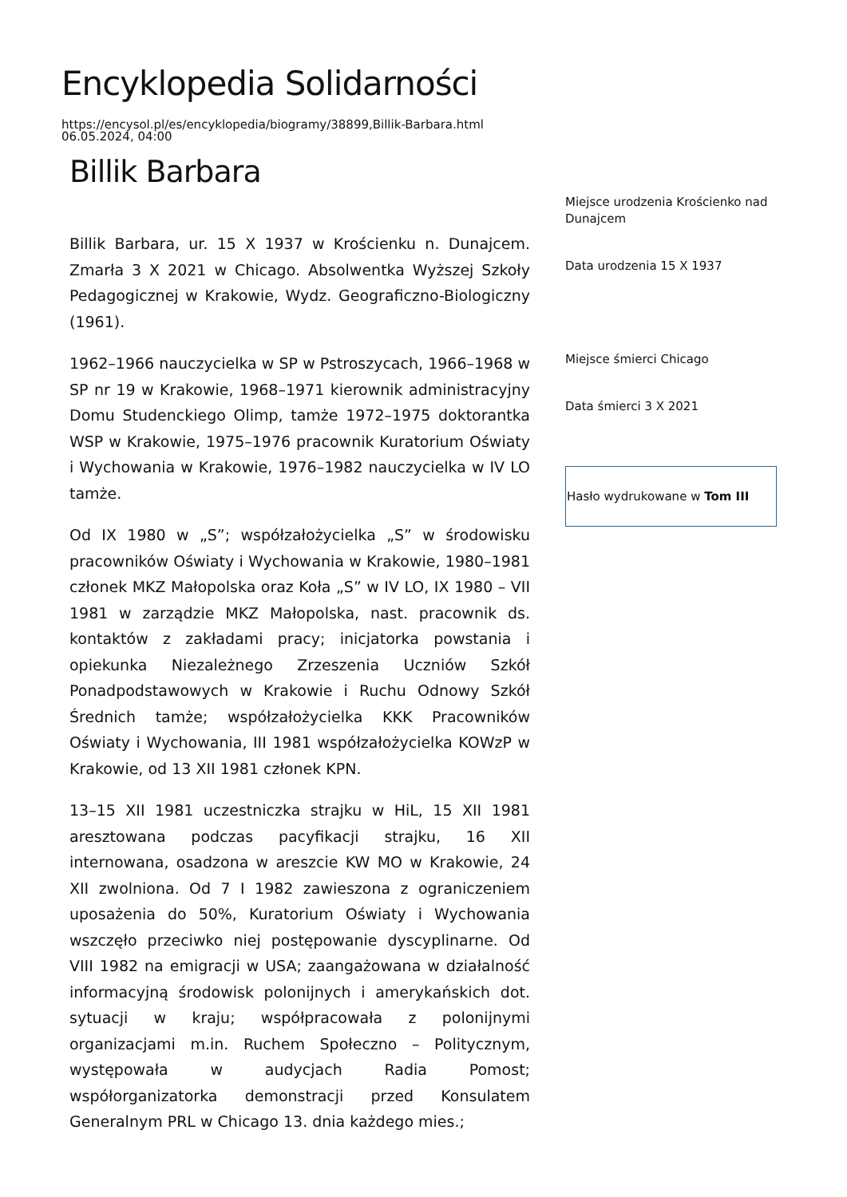Encyklopedia Solidarności
https://encysol.pl/es/encyklopedia/biogramy/38899,Billik-Barbara.html
06.05.2024, 04:00
Billik Barbara
Billik Barbara, ur. 15 X 1937 w Krościenku n. Dunajcem. Zmarła 3 X 2021 w Chicago. Absolwentka Wyższej Szkoły Pedagogicznej w Krakowie, Wydz. Geograficzno-Biologiczny (1961).
1962–1966 nauczycielka w SP w Pstroszycach, 1966–1968 w SP nr 19 w Krakowie, 1968–1971 kierownik administracyjny Domu Studenckiego Olimp, tamże 1972–1975 doktorantka WSP w Krakowie, 1975–1976 pracownik Kuratorium Oświaty i Wychowania w Krakowie, 1976–1982 nauczycielka w IV LO tamże.
Od IX 1980 w „S”; współzałożycielka „S” w środowisku pracowników Oświaty i Wychowania w Krakowie, 1980–1981 członek MKZ Małopolska oraz Koła „S” w IV LO, IX 1980 – VII 1981 w zarządzie MKZ Małopolska, nast. pracownik ds. kontaktów z zakładami pracy; inicjatorka powstania i opiekunka Niezależnego Zrzeszenia Uczniów Szkół Ponadpodstawowych w Krakowie i Ruchu Odnowy Szkół Średnich tamże; współzałożycielka KKK Pracowników Oświaty i Wychowania, III 1981 współzałożycielka KOWzP w Krakowie, od 13 XII 1981 członek KPN.
13–15 XII 1981 uczestniczka strajku w HiL, 15 XII 1981 aresztowana podczas pacyfikacji strajku, 16 XII internowana, osadzona w areszcie KW MO w Krakowie, 24 XII zwolniona. Od 7 I 1982 zawieszona z ograniczeniem uposażenia do 50%, Kuratorium Oświaty i Wychowania wszczęło przeciwko niej postępowanie dyscyplinarne. Od VIII 1982 na emigracji w USA; zaangażowana w działalność informacyjną środowisk polonijnych i amerykańskich dot. sytuacji w kraju; współpracowała z polonijnymi organizacjami m.in. Ruchem Społeczno – Politycznym, występowała w audycjach Radia Pomost; współorganizatorka demonstracji przed Konsulatem Generalnym PRL w Chicago 13. dnia każdego mies.;
Miejsce urodzenia Krościenko nad Dunajcem
Data urodzenia 15 X 1937
Miejsce śmierci Chicago
Data śmierci 3 X 2021
Hasło wydrukowane w Tom III